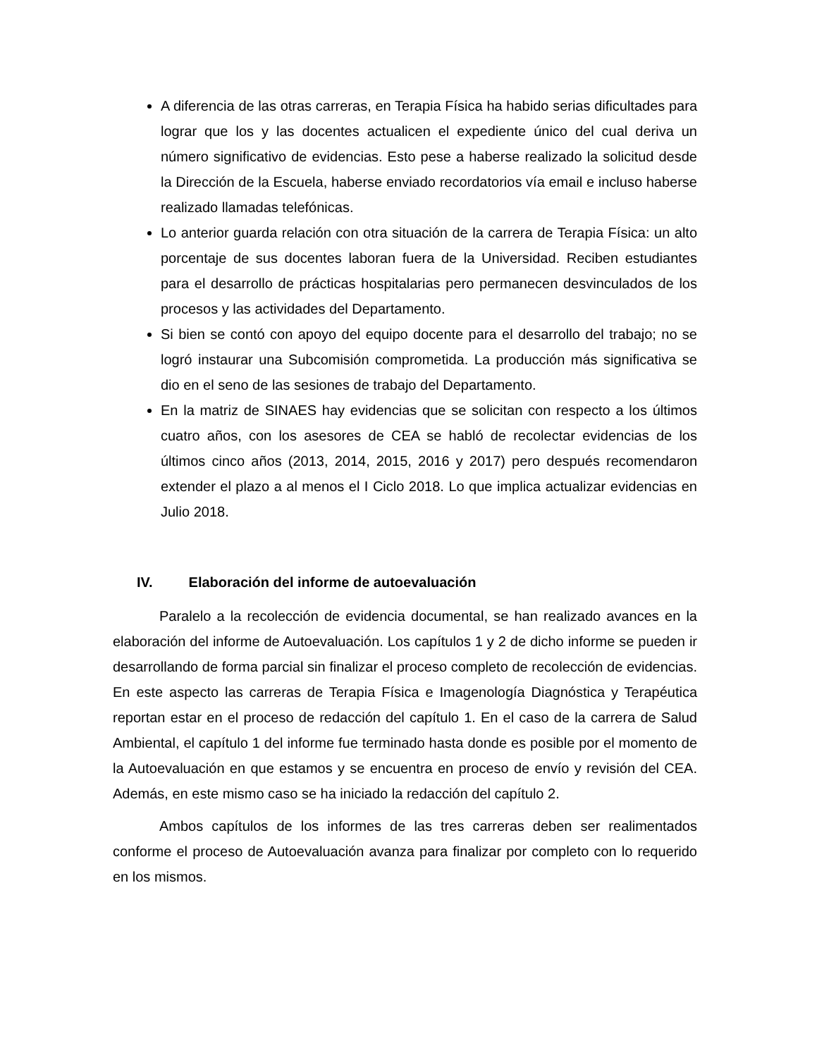A diferencia de las otras carreras, en Terapia Física ha habido serias dificultades para lograr que los y las docentes actualicen el expediente único del cual deriva un número significativo de evidencias. Esto pese a haberse realizado la solicitud desde la Dirección de la Escuela, haberse enviado recordatorios vía email e incluso haberse realizado llamadas telefónicas.
Lo anterior guarda relación con otra situación de la carrera de Terapia Física: un alto porcentaje de sus docentes laboran fuera de la Universidad. Reciben estudiantes para el desarrollo de prácticas hospitalarias pero permanecen desvinculados de los procesos y las actividades del Departamento.
Si bien se contó con apoyo del equipo docente para el desarrollo del trabajo; no se logró instaurar una Subcomisión comprometida. La producción más significativa se dio en el seno de las sesiones de trabajo del Departamento.
En la matriz de SINAES hay evidencias que se solicitan con respecto a los últimos cuatro años, con los asesores de CEA se habló de recolectar evidencias de los últimos cinco años (2013, 2014, 2015, 2016 y 2017) pero después recomendaron extender el plazo a al menos el I Ciclo 2018. Lo que implica actualizar evidencias en Julio 2018.
IV. Elaboración del informe de autoevaluación
Paralelo a la recolección de evidencia documental, se han realizado avances en la elaboración del informe de Autoevaluación. Los capítulos 1 y 2 de dicho informe se pueden ir desarrollando de forma parcial sin finalizar el proceso completo de recolección de evidencias. En este aspecto las carreras de Terapia Física e Imagenología Diagnóstica y Terapéutica reportan estar en el proceso de redacción del capítulo 1. En el caso de la carrera de Salud Ambiental, el capítulo 1 del informe fue terminado hasta donde es posible por el momento de la Autoevaluación en que estamos y se encuentra en proceso de envío y revisión del CEA. Además, en este mismo caso se ha iniciado la redacción del capítulo 2.
Ambos capítulos de los informes de las tres carreras deben ser realimentados conforme el proceso de Autoevaluación avanza para finalizar por completo con lo requerido en los mismos.